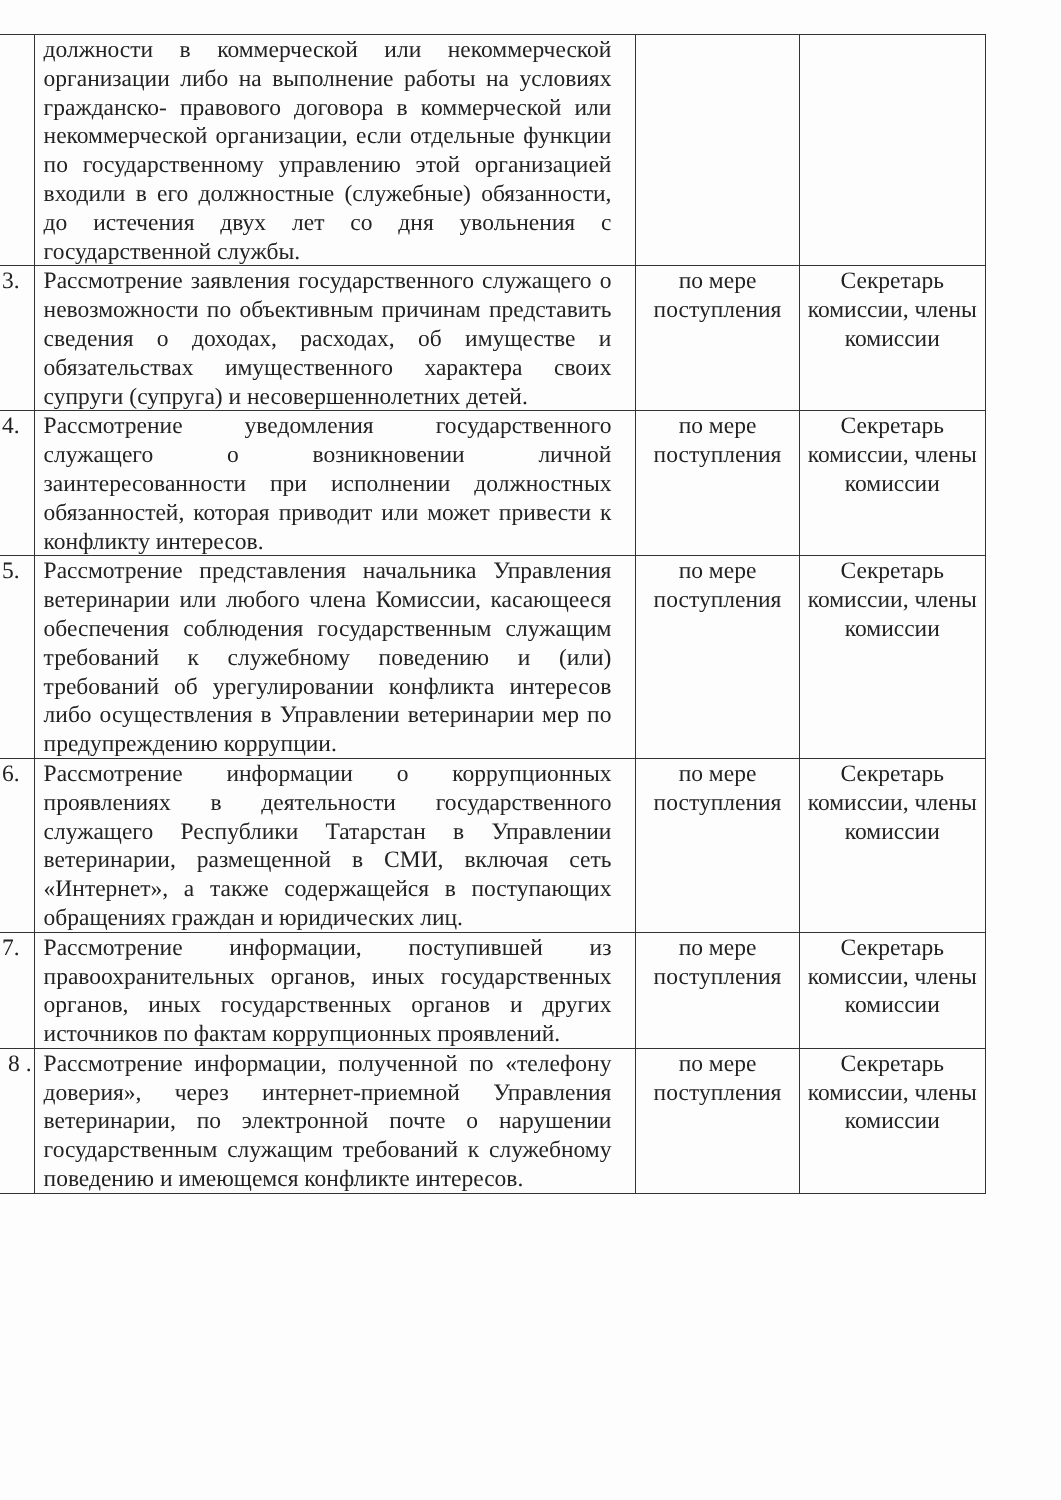| | должности в коммерческой или некоммерческой организации либо на выполнение работы на условиях гражданско- правового договора в коммерческой или некоммерческой организации, если отдельные функции по государственному управлению этой организацией входили в его должностные (служебные) обязанности, до истечения двух лет со дня увольнения с государственной службы. | | |
| 3. | Рассмотрение заявления государственного служащего о невозможности по объективным причинам представить сведения о доходах, расходах, об имуществе и обязательствах имущественного характера своих супруги (супруга) и несовершеннолетних детей. | по мере поступления | Секретарь комиссии, члены комиссии |
| 4. | Рассмотрение уведомления государственного служащего о возникновении личной заинтересованности при исполнении должностных обязанностей, которая приводит или может привести к конфликту интересов. | по мере поступления | Секретарь комиссии, члены комиссии |
| 5. | Рассмотрение представления начальника Управления ветеринарии или любого члена Комиссии, касающееся обеспечения соблюдения государственным служащим требований к служебному поведению и (или) требований об урегулировании конфликта интересов либо осуществления в Управлении ветеринарии мер по предупреждению коррупции. | по мере поступления | Секретарь комиссии, члены комиссии |
| 6. | Рассмотрение информации о коррупционных проявлениях в деятельности государственного служащего Республики Татарстан в Управлении ветеринарии, размещенной в СМИ, включая сеть «Интернет», а также содержащейся в поступающих обращениях граждан и юридических лиц. | по мере поступления | Секретарь комиссии, члены комиссии |
| 7. | Рассмотрение информации, поступившей из правоохранительных органов, иных государственных органов, иных государственных органов и других источников по фактам коррупционных проявлений. | по мере поступления | Секретарь комиссии, члены комиссии |
| 8 . | Рассмотрение информации, полученной по «телефону доверия», через интернет-приемной Управления ветеринарии, по электронной почте о нарушении государственным служащим требований к служебному поведению и имеющемся конфликте интересов. | по мере поступления | Секретарь комиссии, члены комиссии |